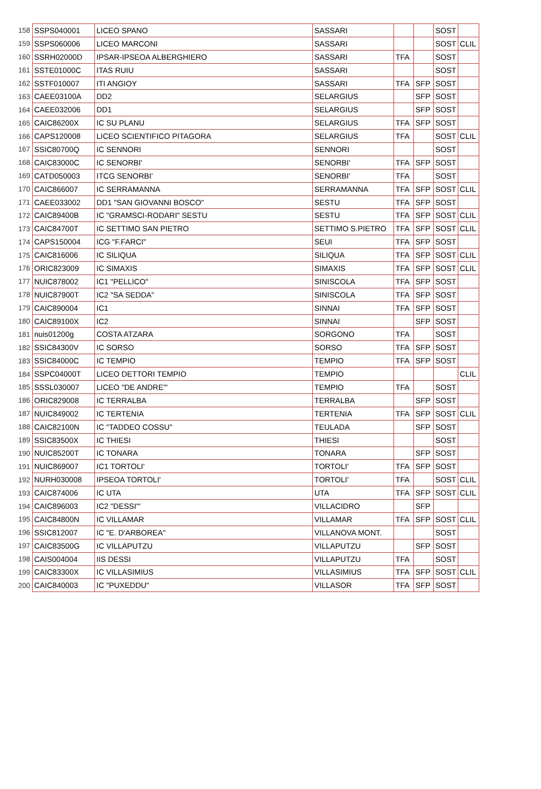| 158 | SSPS040001 | LICEO SPANO | SASSARI | | | SOST | |
| 159 | SSPS060006 | LICEO MARCONI | SASSARI | | | SOST | CLIL |
| 160 | SSRH02000D | IPSAR-IPSEOA ALBERGHIERO | SASSARI | TFA | | SOST | |
| 161 | SSTE01000C | ITAS RUIU | SASSARI | | | SOST | |
| 162 | SSTF010007 | ITI ANGIOY | SASSARI | TFA | SFP | SOST | |
| 163 | CAEE03100A | DD2 | SELARGIUS | | SFP | SOST | |
| 164 | CAEE032006 | DD1 | SELARGIUS | | SFP | SOST | |
| 165 | CAIC86200X | IC SU PLANU | SELARGIUS | TFA | SFP | SOST | |
| 166 | CAPS120008 | LICEO SCIENTIFICO PITAGORA | SELARGIUS | TFA | | SOST | CLIL |
| 167 | SSIC80700Q | IC SENNORI | SENNORI | | | SOST | |
| 168 | CAIC83000C | IC SENORBI' | SENORBI' | TFA | SFP | SOST | |
| 169 | CATD050003 | ITCG SENORBI' | SENORBI' | TFA | | SOST | |
| 170 | CAIC866007 | IC SERRAMANNA | SERRAMANNA | TFA | SFP | SOST | CLIL |
| 171 | CAEE033002 | DD1 "SAN GIOVANNI BOSCO" | SESTU | TFA | SFP | SOST | |
| 172 | CAIC89400B | IC "GRAMSCI-RODARI" SESTU | SESTU | TFA | SFP | SOST | CLIL |
| 173 | CAIC84700T | IC SETTIMO SAN PIETRO | SETTIMO S.PIETRO | TFA | SFP | SOST | CLIL |
| 174 | CAPS150004 | ICG "F.FARCI" | SEUI | TFA | SFP | SOST | |
| 175 | CAIC816006 | IC SILIQUA | SILIQUA | TFA | SFP | SOST | CLIL |
| 176 | ORIC823009 | IC SIMAXIS | SIMAXIS | TFA | SFP | SOST | CLIL |
| 177 | NUIC878002 | IC1 "PELLICO" | SINISCOLA | TFA | SFP | SOST | |
| 178 | NUIC87900T | IC2 "SA SEDDA" | SINISCOLA | TFA | SFP | SOST | |
| 179 | CAIC890004 | IC1 | SINNAI | TFA | SFP | SOST | |
| 180 | CAIC89100X | IC2 | SINNAI | | SFP | SOST | |
| 181 | nuis01200g | COSTA ATZARA | SORGONO | TFA | | SOST | |
| 182 | SSIC84300V | IC SORSO | SORSO | TFA | SFP | SOST | |
| 183 | SSIC84000C | IC TEMPIO | TEMPIO | TFA | SFP | SOST | |
| 184 | SSPC04000T | LICEO DETTORI TEMPIO | TEMPIO | | | | CLIL |
| 185 | SSSL030007 | LICEO "DE ANDRE'" | TEMPIO | TFA | | SOST | |
| 186 | ORIC829008 | IC TERRALBA | TERRALBA | | SFP | SOST | |
| 187 | NUIC849002 | IC TERTENIA | TERTENIA | TFA | SFP | SOST | CLIL |
| 188 | CAIC82100N | IC "TADDEO COSSU" | TEULADA | | SFP | SOST | |
| 189 | SSIC83500X | IC THIESI | THIESI | | | SOST | |
| 190 | NUIC85200T | IC TONARA | TONARA | | SFP | SOST | |
| 191 | NUIC869007 | IC1 TORTOLI' | TORTOLI' | TFA | SFP | SOST | |
| 192 | NURH030008 | IPSEOA TORTOLI' | TORTOLI' | TFA | | SOST | CLIL |
| 193 | CAIC874006 | IC UTA | UTA | TFA | SFP | SOST | CLIL |
| 194 | CAIC896003 | IC2 "DESSI'" | VILLACIDRO | | SFP | | |
| 195 | CAIC84800N | IC VILLAMAR | VILLAMAR | TFA | SFP | SOST | CLIL |
| 196 | SSIC812007 | IC "E. D'ARBOREA" | VILLANOVA MONT. | | | SOST | |
| 197 | CAIC83500G | IC VILLAPUTZU | VILLAPUTZU | | SFP | SOST | |
| 198 | CAIS004004 | IIS DESSI | VILLAPUTZU | TFA | | SOST | |
| 199 | CAIC83300X | IC VILLASIMIUS | VILLASIMIUS | TFA | SFP | SOST | CLIL |
| 200 | CAIC840003 | IC "PUXEDDU" | VILLASOR | TFA | SFP | SOST | |